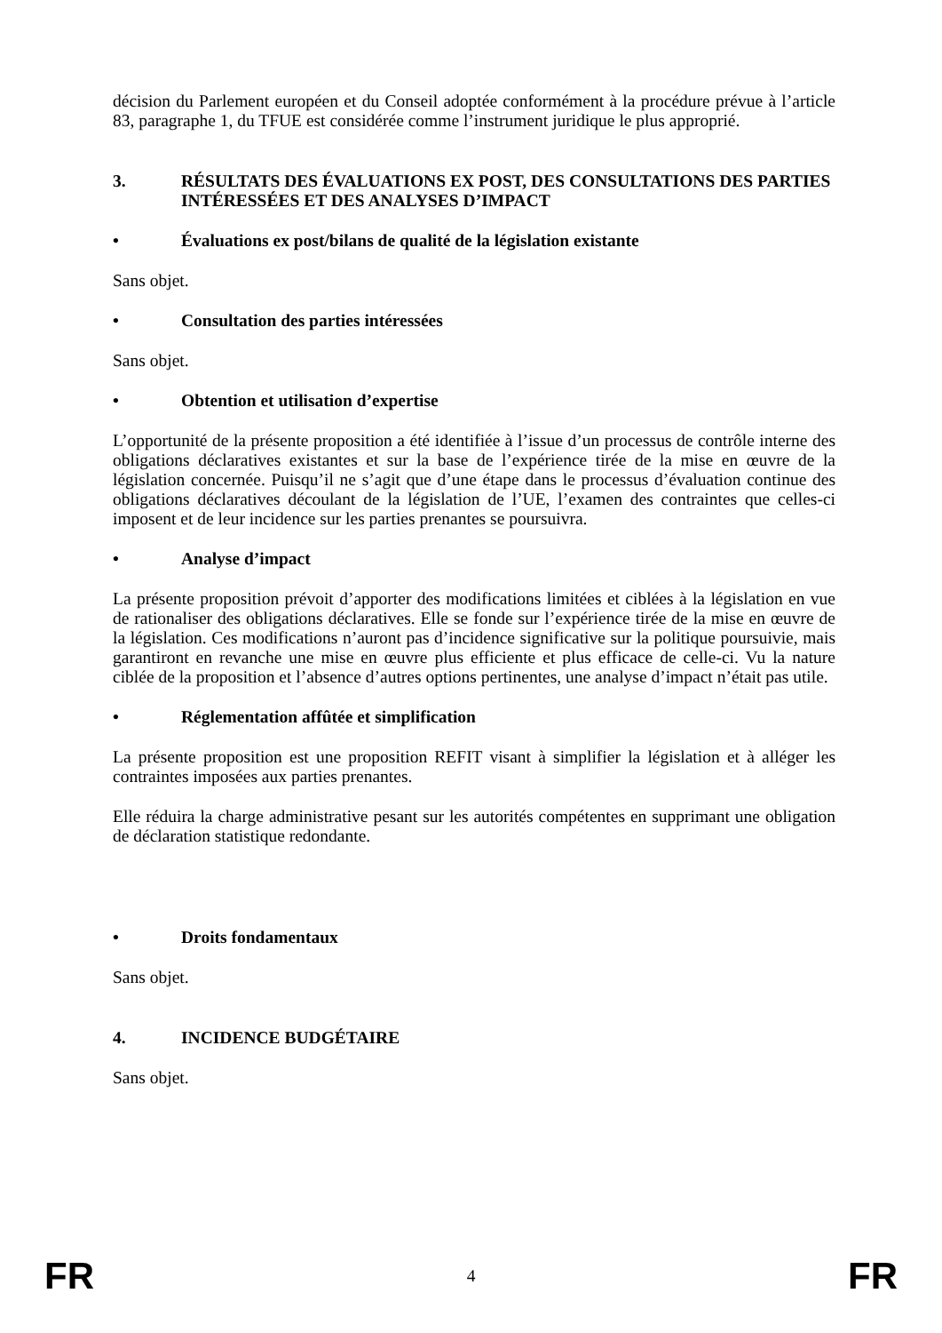décision du Parlement européen et du Conseil adoptée conformément à la procédure prévue à l’article 83, paragraphe 1, du TFUE est considérée comme l’instrument juridique le plus approprié.
3. RÉSULTATS DES ÉVALUATIONS EX POST, DES CONSULTATIONS DES PARTIES INTÉRESSÉES ET DES ANALYSES D’IMPACT
• Évaluations ex post/bilans de qualité de la législation existante
Sans objet.
• Consultation des parties intéressées
Sans objet.
• Obtention et utilisation d’expertise
L’opportunité de la présente proposition a été identifiée à l’issue d’un processus de contrôle interne des obligations déclaratives existantes et sur la base de l’expérience tirée de la mise en œuvre de la législation concernée. Puisqu’il ne s’agit que d’une étape dans le processus d’évaluation continue des obligations déclaratives découlant de la législation de l’UE, l’examen des contraintes que celles-ci imposent et de leur incidence sur les parties prenantes se poursuivra.
• Analyse d’impact
La présente proposition prévoit d’apporter des modifications limitées et ciblées à la législation en vue de rationaliser des obligations déclaratives. Elle se fonde sur l’expérience tirée de la mise en œuvre de la législation. Ces modifications n’auront pas d’incidence significative sur la politique poursuivie, mais garantiront en revanche une mise en œuvre plus efficiente et plus efficace de celle-ci. Vu la nature ciblée de la proposition et l’absence d’autres options pertinentes, une analyse d’impact n’était pas utile.
• Réglementation affûtée et simplification
La présente proposition est une proposition REFIT visant à simplifier la législation et à alléger les contraintes imposées aux parties prenantes.
Elle réduira la charge administrative pesant sur les autorités compétentes en supprimant une obligation de déclaration statistique redondante.
• Droits fondamentaux
Sans objet.
4. INCIDENCE BUDGÉTAIRE
Sans objet.
FR 4 FR